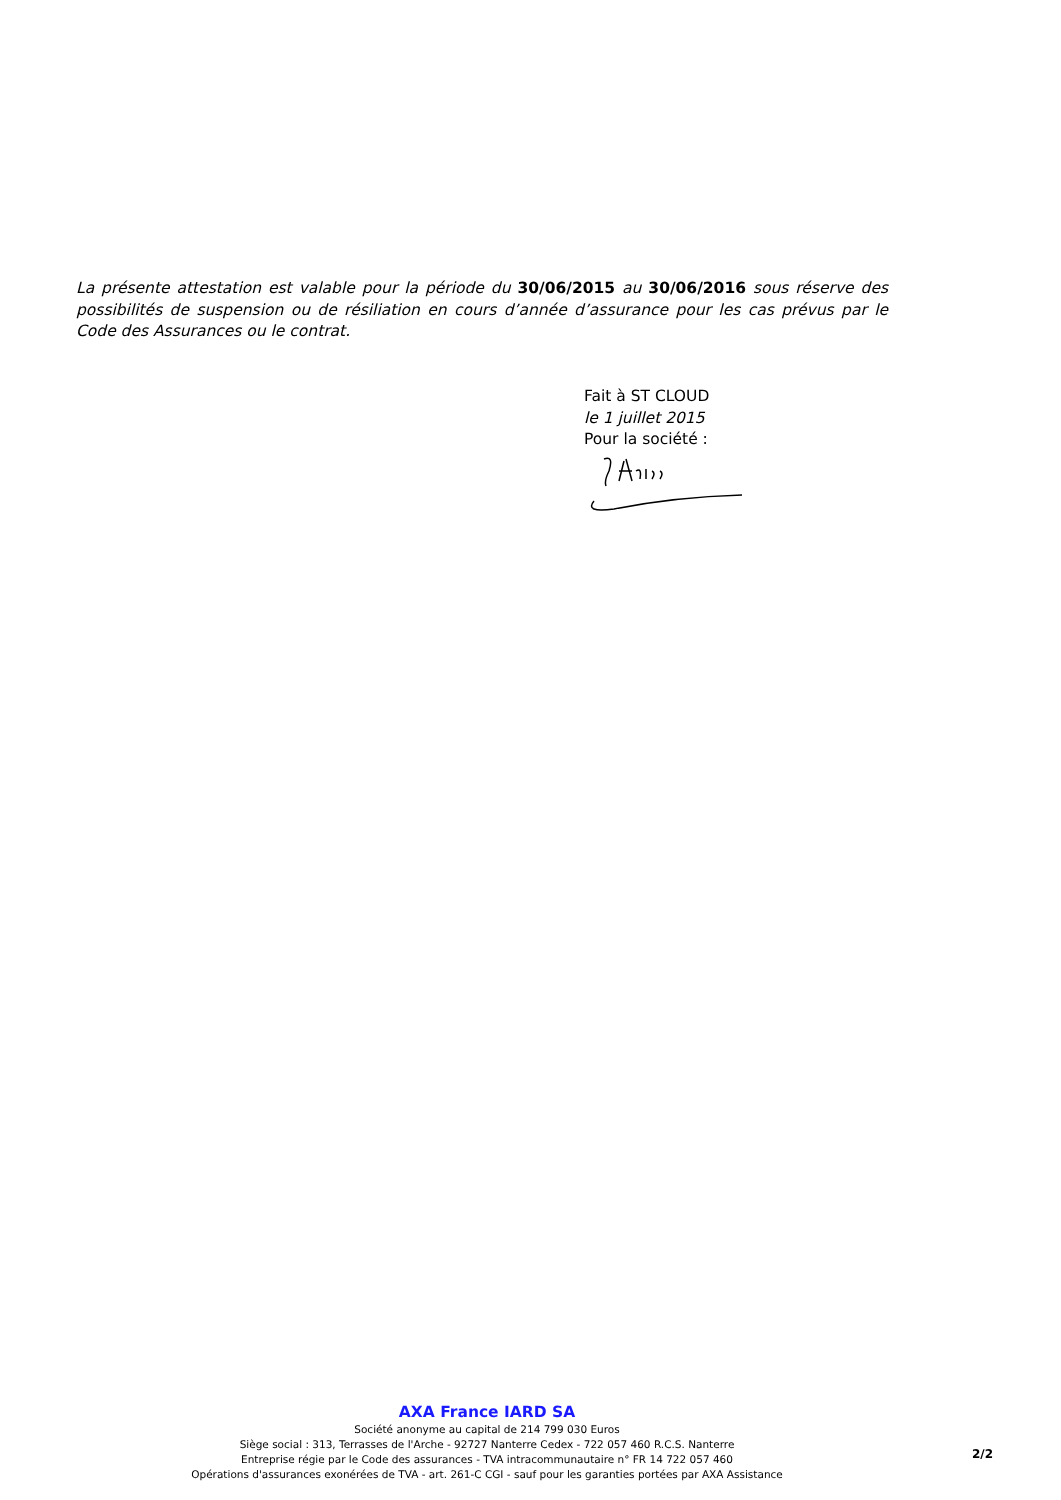La présente attestation est valable pour la période du 30/06/2015 au 30/06/2016 sous réserve des possibilités de suspension ou de résiliation en cours d’année d’assurance pour les cas prévus par le Code des Assurances ou le contrat.
Fait à ST CLOUD
le 1 juillet 2015
Pour la société :
AXA France IARD SA
Société anonyme au capital de 214 799 030 Euros
Siège social : 313, Terrasses de l'Arche - 92727 Nanterre Cedex - 722 057 460 R.C.S. Nanterre
Entreprise régie par le Code des assurances - TVA intracommunautaire n° FR 14 722 057 460
Opérations d'assurances exonérées de TVA - art. 261-C CGI - sauf pour les garanties portées par AXA Assistance
2/2